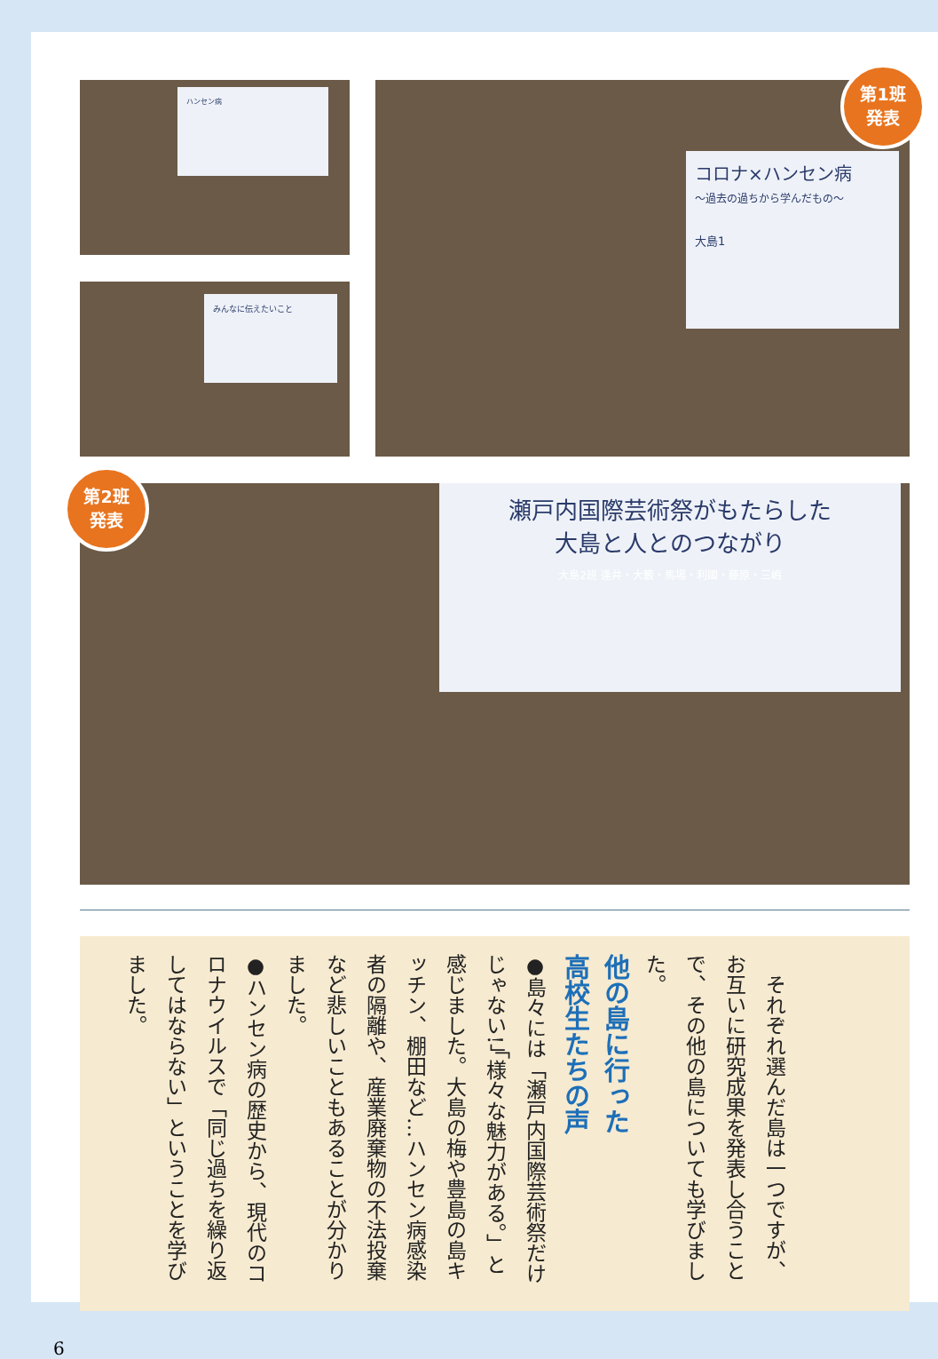ハンセン病
みんなに伝えたいこと
コロナ×ハンセン病
～過去の過ちから学んだもの～
大島1
第1班
発表
瀬戸内国際芸術祭がもたらした
大島と人とのつながり
大島2班 逢井・大籔・馬場・利國・藤原・三嶋
第2班
発表
　それぞれ選んだ島は一つですが、お互いに研究成果を発表し合うことで、その他の島についても学びました。
他の島に行った
高校生たちの声
●島々には「瀬戸内国際芸術祭だけじゃない!」「様々な魅力がある。」と感じました。大島の梅や豊島の島キッチン、棚田など…ハンセン病感染者の隔離や、産業廃棄物の不法投棄など悲しいこともあることが分かりました。
●ハンセン病の歴史から、現代のコロナウイルスで「同じ過ちを繰り返してはならない」ということを学びました。
6